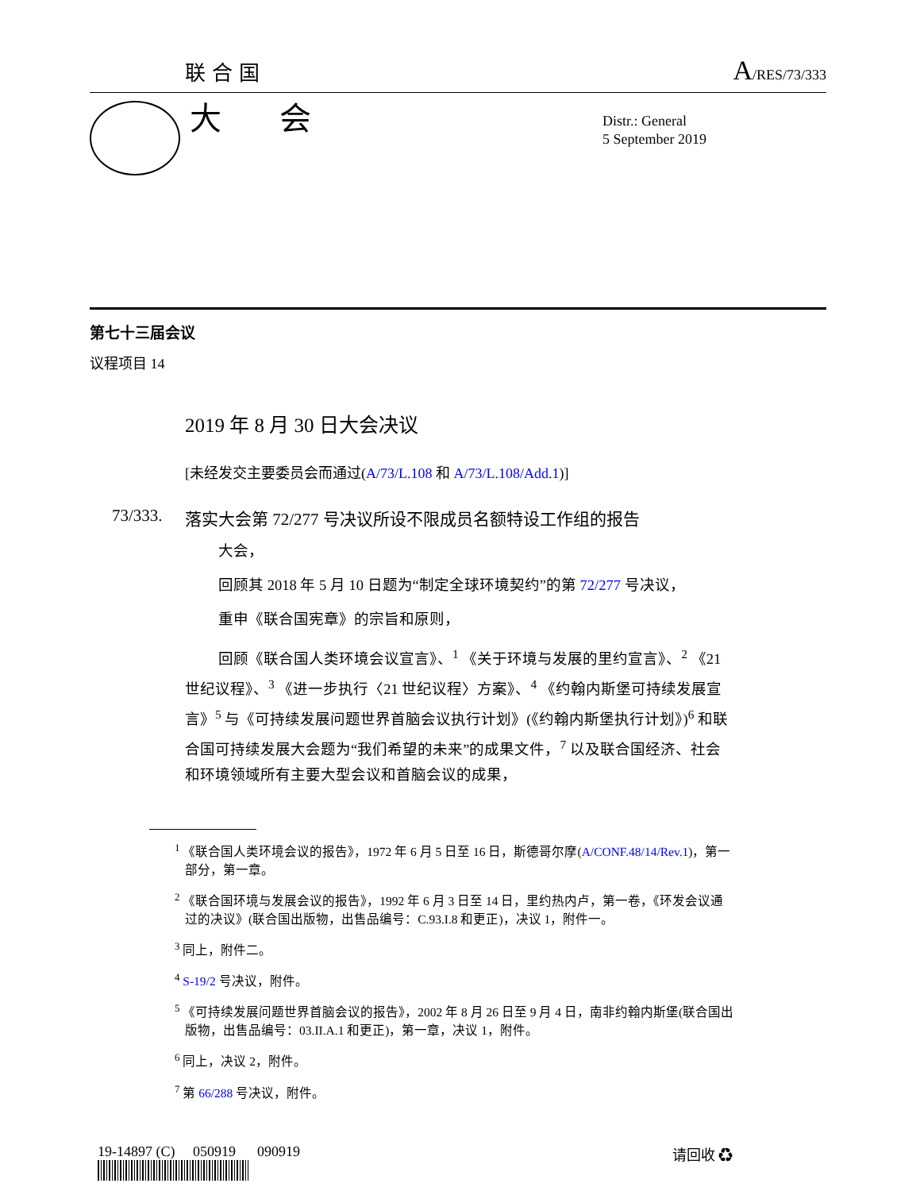联合国 A/RES/73/333
大 会
Distr.: General
5 September 2019
第七十三届会议
议程项目 14
2019 年 8 月 30 日大会决议
[未经发交主要委员会而通过(A/73/L.108 和 A/73/L.108/Add.1)]
73/333. 落实大会第 72/277 号决议所设不限成员名额特设工作组的报告
大会，
回顾其 2018 年 5 月 10 日题为“制定全球环境契约”的第 72/277 号决议，
重申《联合国宪章》的宗旨和原则，
回顾《联合国人类环境会议宣言》、<sup>1</sup> 《关于环境与发展的里约宣言》、<sup>2</sup> 《21 世纪议程》、<sup>3</sup> 《进一步执行〈21 世纪议程〉方案》、<sup>4</sup> 《约翰内斯堡可持续发展宣言》<sup>5</sup> 与《可持续发展问题世界首脑会议执行计划》(《约翰内斯堡执行计划》)<sup>6</sup> 和联合国可持续发展大会题为“我们希望的未来”的成果文件，<sup>7</sup> 以及联合国经济、社会和环境领域所有主要大型会议和首脑会议的成果，
<sup>1</sup> 《联合国人类环境会议的报告》，1972 年 6 月 5 日至 16 日，斯德哥尔摩(A/CONF.48/14/Rev.1)，第一部分，第一章。
<sup>2</sup> 《联合国环境与发展会议的报告》，1992 年 6 月 3 日至 14 日，里约热内卢，第一卷，《环发会议通过的决议》(联合国出版物，出售品编号：C.93.I.8 和更正)，决议 1，附件一。
<sup>3</sup> 同上，附件二。
<sup>4</sup> S-19/2 号决议，附件。
<sup>5</sup> 《可持续发展问题世界首脑会议的报告》，2002 年 8 月 26 日至 9 月 4 日，南非约翰内斯堡(联合国出版物，出售品编号：03.II.A.1 和更正)，第一章，决议 1，附件。
<sup>6</sup> 同上，决议 2，附件。
<sup>7</sup> 第 66/288 号决议，附件。
19-14897 (C) 050919 090919
请回收 ♻